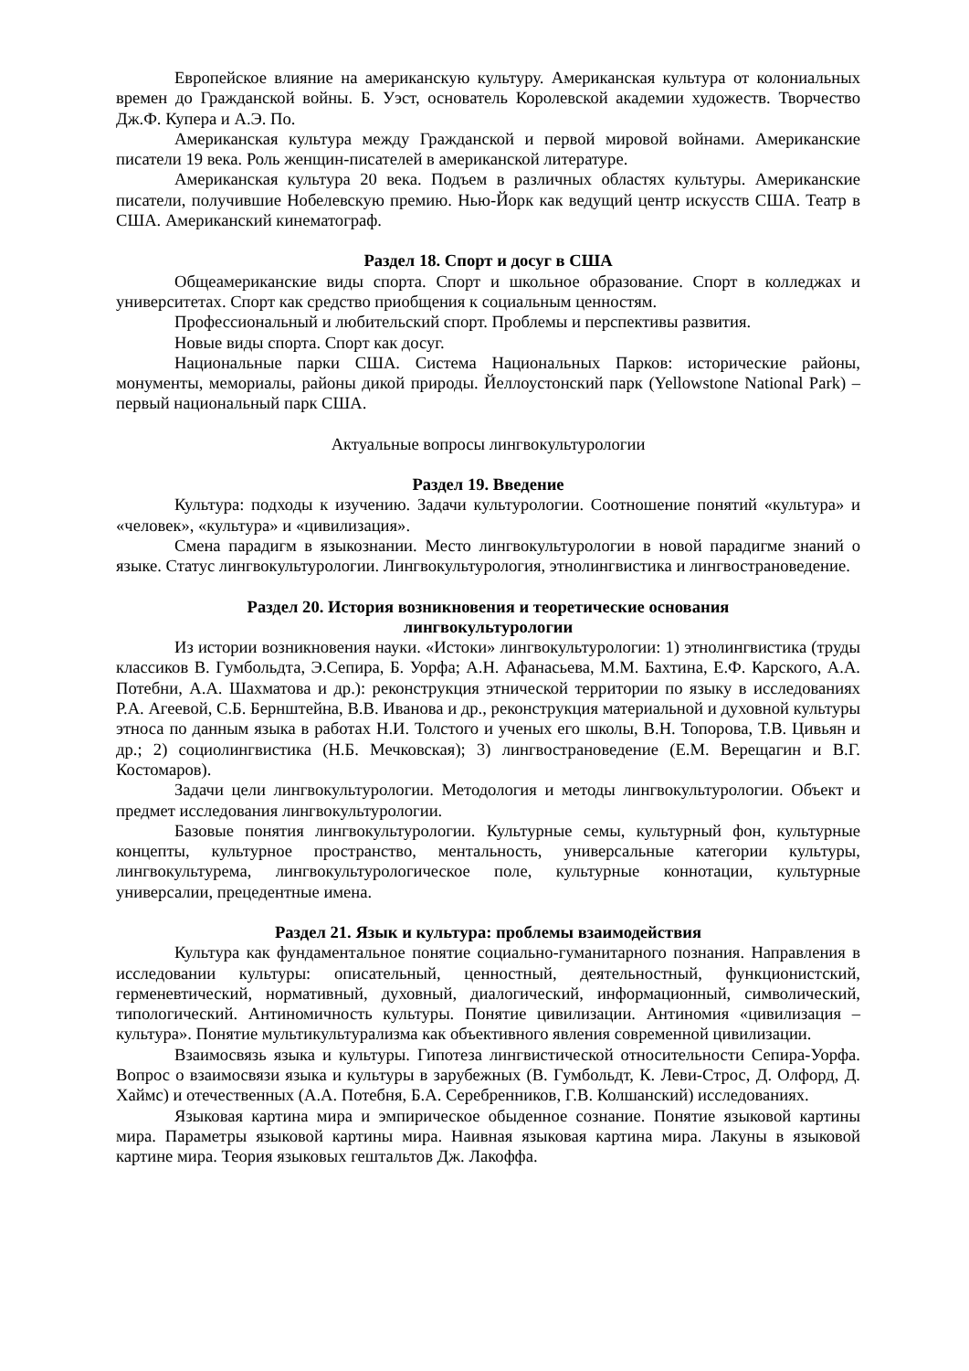Европейское влияние на американскую культуру. Американская культура от колониальных времен до Гражданской войны. Б. Уэст, основатель Королевской академии художеств. Творчество Дж.Ф. Купера и А.Э. По.
Американская культура между Гражданской и первой мировой войнами. Американские писатели 19 века. Роль женщин-писателей в американской литературе.
Американская культура 20 века. Подъем в различных областях культуры. Американские писатели, получившие Нобелевскую премию. Нью-Йорк как ведущий центр искусств США. Театр в США. Американский кинематограф.
Раздел 18. Спорт и досуг в США
Общеамериканские виды спорта. Спорт и школьное образование. Спорт в колледжах и университетах. Спорт как средство приобщения к социальным ценностям.
Профессиональный и любительский спорт. Проблемы и перспективы развития.
Новые виды спорта. Спорт как досуг.
Национальные парки США. Система Национальных Парков: исторические районы, монументы, мемориалы, районы дикой природы. Йеллоустонский парк (Yellowstone National Park) – первый национальный парк США.
Актуальные вопросы лингвокультурологии
Раздел 19. Введение
Культура: подходы к изучению. Задачи культурологии. Соотношение понятий «культура» и «человек», «культура» и «цивилизация».
Смена парадигм в языкознании. Место лингвокультурологии в новой парадигме знаний о языке. Статус лингвокультурологии. Лингвокультурология, этнолингвистика и лингвострановедение.
Раздел 20. История возникновения и теоретические основания
лингвокультурологии
Из истории возникновения науки. «Истоки» лингвокультурологии: 1) этнолингвистика (труды классиков В. Гумбольдта, Э.Сепира, Б. Уорфа; А.Н. Афанасьева, М.М. Бахтина, Е.Ф. Карского, А.А. Потебни, А.А. Шахматова и др.): реконструкция этнической территории по языку в исследованиях Р.А. Агеевой, С.Б. Бернштейна, В.В. Иванова и др., реконструкция материальной и духовной культуры этноса по данным языка в работах Н.И. Толстого и ученых его школы, В.Н. Топорова, Т.В. Цивьян и др.; 2) социолингвистика (Н.Б. Мечковская); 3) лингвострановедение (Е.М. Верещагин и В.Г. Костомаров).
Задачи цели лингвокультурологии. Методология и методы лингвокультурологии. Объект и предмет исследования лингвокультурологии.
Базовые понятия лингвокультурологии. Культурные семы, культурный фон, культурные концепты, культурное пространство, ментальность, универсальные категории культуры, лингвокультурема, лингвокультурологическое поле, культурные коннотации, культурные универсалии, прецедентные имена.
Раздел 21. Язык и культура: проблемы взаимодействия
Культура как фундаментальное понятие социально-гуманитарного познания. Направления в исследовании культуры: описательный, ценностный, деятельностный, функционистский, герменевтический, нормативный, духовный, диалогический, информационный, символический, типологический. Антиномичность культуры. Понятие цивилизации. Антиномия «цивилизация – культура». Понятие мультикультурализма как объективного явления современной цивилизации.
Взаимосвязь языка и культуры. Гипотеза лингвистической относительности Сепира-Уорфа. Вопрос о взаимосвязи языка и культуры в зарубежных (В. Гумбольдт, К. Леви-Строс, Д. Олфорд, Д. Хаймс) и отечественных (А.А. Потебня, Б.А. Серебренников, Г.В. Колшанский) исследованиях.
Языковая картина мира и эмпирическое обыденное сознание. Понятие языковой картины мира. Параметры языковой картины мира. Наивная языковая картина мира. Лакуны в языковой картине мира. Теория языковых гештальтов Дж. Лакоффа.